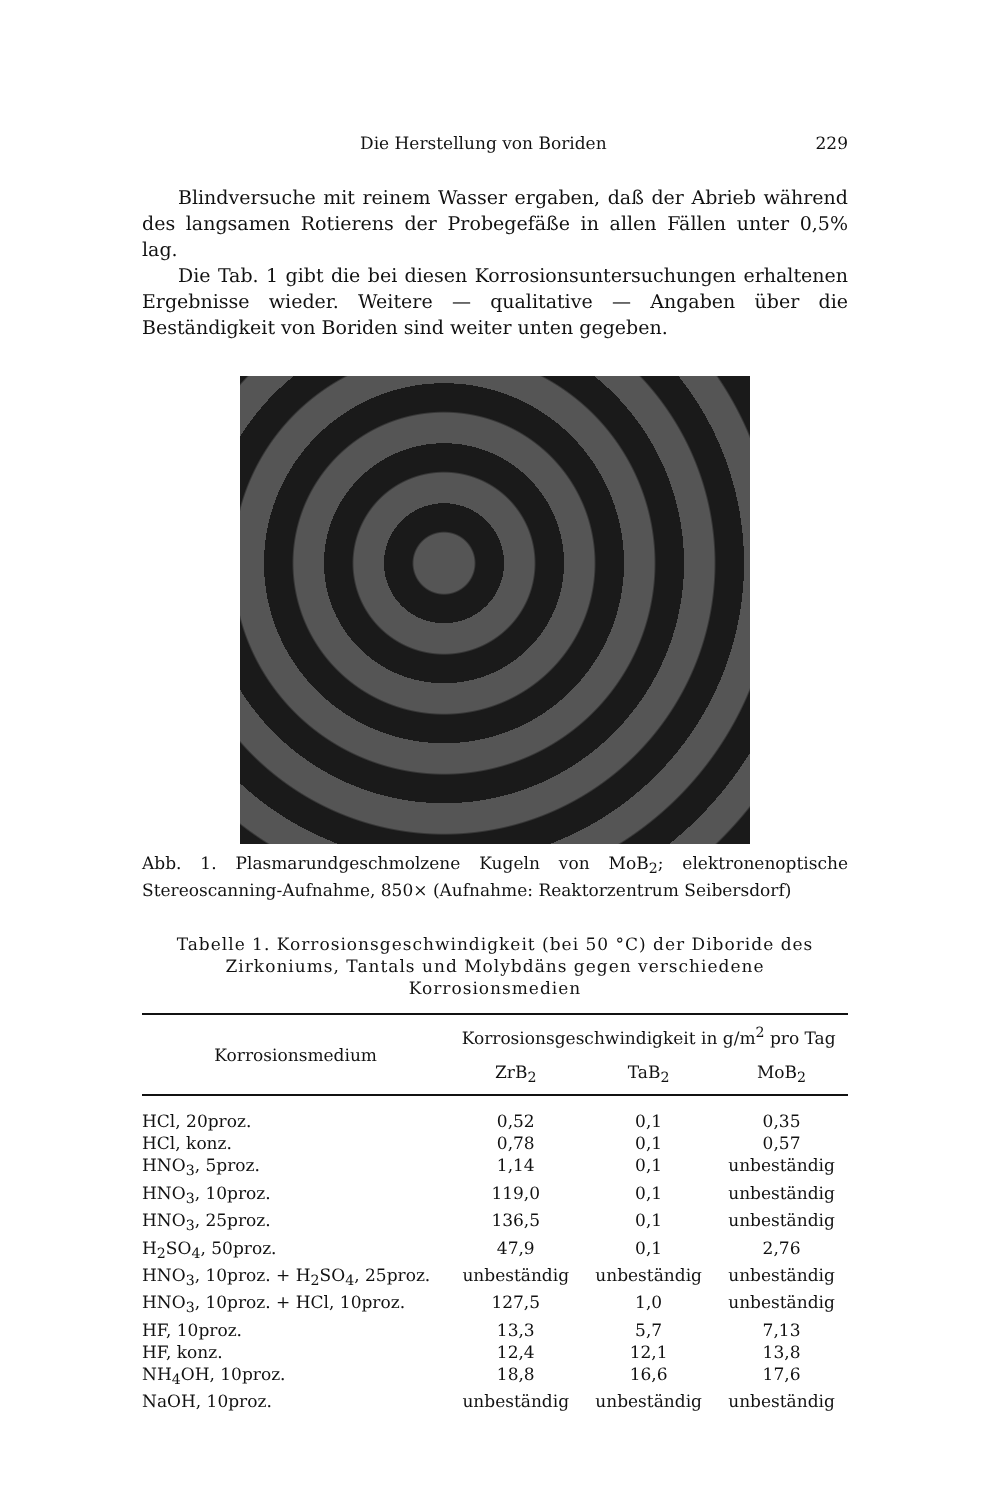Die Herstellung von Boriden 229
Blindversuche mit reinem Wasser ergaben, daß der Abrieb während des langsamen Rotierens der Probegefäße in allen Fällen unter 0,5% lag.
Die Tab. 1 gibt die bei diesen Korrosionsuntersuchungen erhaltenen Ergebnisse wieder. Weitere — qualitative — Angaben über die Beständigkeit von Boriden sind weiter unten gegeben.
Abb. 1. Plasmarundgeschmolzene Kugeln von MoB<sub>2</sub>; elektronenoptische Stereoscanning-Aufnahme, 850× (Aufnahme: Reaktorzentrum Seibersdorf)
Tabelle 1. Korrosionsgeschwindigkeit (bei 50 °C) der Diboride des Zirkoniums, Tantals und Molybdäns gegen verschiedene Korrosionsmedien
| Korrosionsmedium | Korrosionsgeschwindigkeit in g/m<sup>2</sup> pro Tag | | |
| --- | --- | --- | --- |
| | ZrB<sub>2</sub> | TaB<sub>2</sub> | MoB<sub>2</sub> |
| HCl, 20proz. | 0,52 | 0,1 | 0,35 |
| HCl, konz. | 0,78 | 0,1 | 0,57 |
| HNO<sub>3</sub>, 5proz. | 1,14 | 0,1 | unbeständig |
| HNO<sub>3</sub>, 10proz. | 119,0 | 0,1 | unbeständig |
| HNO<sub>3</sub>, 25proz. | 136,5 | 0,1 | unbeständig |
| H<sub>2</sub>SO<sub>4</sub>, 50proz. | 47,9 | 0,1 | 2,76 |
| HNO<sub>3</sub>, 10proz. + H<sub>2</sub>SO<sub>4</sub>, 25proz. | unbeständig | unbeständig | unbeständig |
| HNO<sub>3</sub>, 10proz. + HCl, 10proz. | 127,5 | 1,0 | unbeständig |
| HF, 10proz. | 13,3 | 5,7 | 7,13 |
| HF, konz. | 12,4 | 12,1 | 13,8 |
| NH<sub>4</sub>OH, 10proz. | 18,8 | 16,6 | 17,6 |
| NaOH, 10proz. | unbeständig | unbeständig | unbeständig |